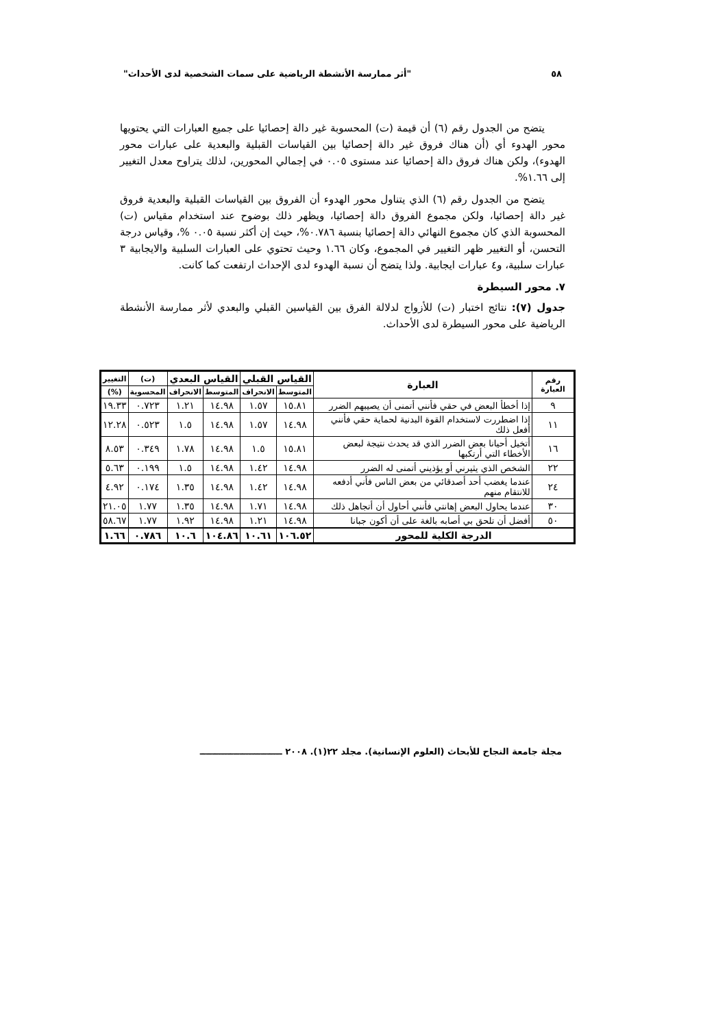٥٨ "أثر ممارسة الأنشطة الرياضية على سمات الشخصية لدى الأحداث"
يتضح من الجدول رقم (٦) أن قيمة (ت) المحسوبة غير دالة إحصائيا على جميع العبارات التي يحتويها محور الهدوء أي (أن هناك فروق غير دالة إحصائيا بين القياسات القبلية والبعدية على عبارات محور الهدوء)، ولكن هناك فروق دالة إحصائيا عند مستوى ٠.٠٥ في إجمالي المحورين، لذلك يتراوح معدل التغيير إلى ١.٦٦%.
يتضح من الجدول رقم (٦) الذي يتناول محور الهدوء أن الفروق بين القياسات القبلية والبعدية فروق غير دالة إحصائيا، ولكن مجموع الفروق دالة إحصائيا، ويظهر ذلك بوضوح عند استخدام مقياس (ت) المحسوبة الذي كان مجموع النهائي دالة إحصائيا بنسبة ٠.٧٨٦%، حيث إن أكثر نسبة ٠.٠٥ %، وقياس درجة التحسن، أو التغيير ظهر التغيير في المجموع، وكان ١.٦٦ وحيث تحتوي على العبارات السلبية والايجابية ٣ عبارات سلبية، و٤ عبارات ايجابية. ولذا يتضح أن نسبة الهدوء لدى الإحداث ارتفعت كما كانت.
٧. محور السيطرة
جدول (٧): نتائج اختبار (ت) للأزواج لدلالة الفرق بين القياسين القبلي والبعدي لأثر ممارسة الأنشطة الرياضية على محور السيطرة لدى الأحداث.
| رقم العبارة | العبارة | القياس القبلي | | القياس البعدي | | (ت) | التغيير |
| --- | --- | --- | --- | --- | --- | --- | --- |
| | | المتوسط | الانحراف | المتوسط | الانحراف | المحسوبة | (%) |
| ٩ | إذا أخطأ البعض في حقي فأنني أتمنى أن يصيبهم الضرر | ١٥.٨١ | ١.٥٧ | ١٤.٩٨ | ١.٢١ | ٠.٧٢٣ | ١٩.٣٣ |
| ١١ | إذا اضطررت لاستخدام القوة البدنية لحماية حقي فأنني أفعل ذلك | ١٤.٩٨ | ١.٥٧ | ١٤.٩٨ | ١.٥ | ٠.٥٢٣ | ١٢.٢٨ |
| ١٦ | أتخيل أحيانا بعض الضرر الذي قد يحدث نتيجة لبعض الأخطاء التي أرتكبها | ١٥.٨١ | ١.٥ | ١٤.٩٨ | ١.٧٨ | ٠.٣٤٩ | ٨.٥٣ |
| ٢٢ | الشخص الذي يثيرني أو يؤذيني أتمنى له الضرر | ١٤.٩٨ | ١.٤٢ | ١٤.٩٨ | ١.٥ | ٠.١٩٩ | ٥.٦٣ |
| ٢٤ | عندما يغضب أحد أصدقائي من بعض الناس فأني أدفعه للانتقام منهم | ١٤.٩٨ | ١.٤٢ | ١٤.٩٨ | ١.٣٥ | ٠.١٧٤ | ٤.٩٢ |
| ٣٠ | عندما يحاول البعض إهانتي فأنني أحاول أن أتجاهل ذلك | ١٤.٩٨ | ١.٧١ | ١٤.٩٨ | ١.٣٥ | ١.٧٧ | ٢١.٠٥ |
| ٥٠ | أفضل أن تلحق بي أصابه بالغة على أن أكون جبانا | ١٤.٩٨ | ١.٢١ | ١٤.٩٨ | ١.٩٢ | ١.٧٧ | ٥٨.٦٧ |
| الدرجة الكلية للمحور | | ١٠٦.٥٢ | ١٠.٦١ | ١٠٤.٨٦ | ١٠.٦ | ٠.٧٨٦ | ١.٦٦ |
مجلة جامعة النجاح للأبحاث (العلوم الإنسانية). مجلد ٢٢(١). ٢٠٠٨ ـــــــــــــــــــــــــــ